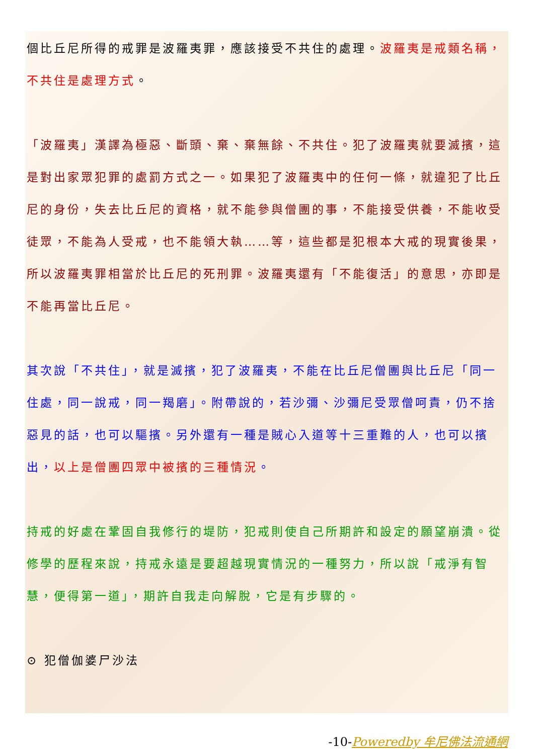個比丘尼所得的戒罪是波羅夷罪，應該接受不共住的處理。波羅夷是戒類名稱，不共住是處理方式。
「波羅夷」漢譯為極惡、斷頭、棄、棄無餘、不共住。犯了波羅夷就要滅擯，這是對出家眾犯罪的處罰方式之一。如果犯了波羅夷中的任何一條，就違犯了比丘尼的身份，失去比丘尼的資格，就不能參與僧團的事，不能接受供養，不能收受徒眾，不能為人受戒，也不能領大執……等，這些都是犯根本大戒的現實後果，所以波羅夷罪相當於比丘尼的死刑罪。波羅夷還有「不能復活」的意思，亦即是不能再當比丘尼。
其次說「不共住」，就是滅擯，犯了波羅夷，不能在比丘尼僧團與比丘尼「同一住處，同一說戒，同一羯磨」。附帶說的，若沙彌、沙彌尼受眾僧呵責，仍不捨惡見的話，也可以驅擯。另外還有一種是賊心入道等十三重難的人，也可以擯出，以上是僧團四眾中被擯的三種情況。
持戒的好處在鞏固自我修行的堤防，犯戒則使自己所期許和設定的願望崩潰。從修學的歷程來說，持戒永遠是要超越現實情況的一種努力，所以說「戒淨有智慧，便得第一道」，期許自我走向解脫，它是有步驟的。
⊙ 犯僧伽婆尸沙法
-10-Poweredby 牟尼佛法流通網